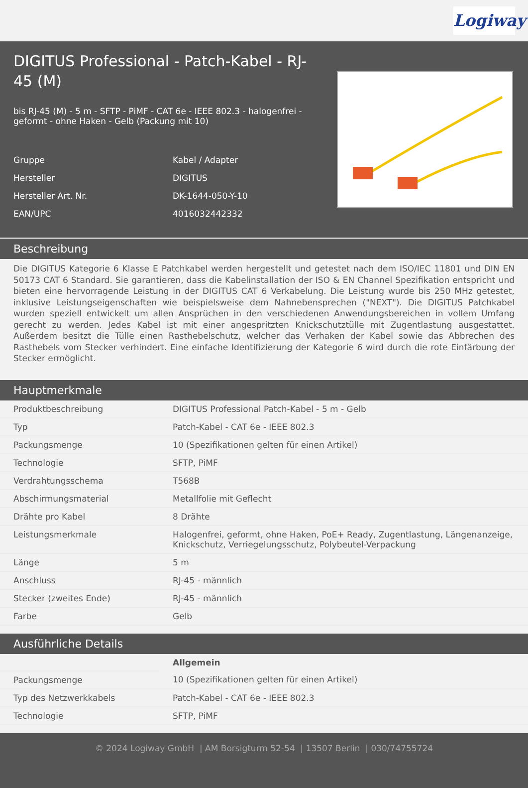Logiway
DIGITUS Professional - Patch-Kabel - RJ-45 (M)
bis RJ-45 (M) - 5 m - SFTP - PiMF - CAT 6e - IEEE 802.3 - halogenfrei - geformt - ohne Haken - Gelb (Packung mit 10)
| Gruppe | Kabel / Adapter |
| Hersteller | DIGITUS |
| Hersteller Art. Nr. | DK-1644-050-Y-10 |
| EAN/UPC | 4016032442332 |
Beschreibung
Die DIGITUS Kategorie 6 Klasse E Patchkabel werden hergestellt und getestet nach dem ISO/IEC 11801 und DIN EN 50173 CAT 6 Standard. Sie garantieren, dass die Kabelinstallation der ISO & EN Channel Spezifikation entspricht und bieten eine hervorragende Leistung in der DIGITUS CAT 6 Verkabelung. Die Leistung wurde bis 250 MHz getestet, inklusive Leistungseigenschaften wie beispielsweise dem Nahnebensprechen ("NEXT"). Die DIGITUS Patchkabel wurden speziell entwickelt um allen Ansprüchen in den verschiedenen Anwendungsbereichen in vollem Umfang gerecht zu werden. Jedes Kabel ist mit einer angespritzten Knickschutztülle mit Zugentlastung ausgestattet. Außerdem besitzt die Tülle einen Rasthebelschutz, welcher das Verhaken der Kabel sowie das Abbrechen des Rasthebels vom Stecker verhindert. Eine einfache Identifizierung der Kategorie 6 wird durch die rote Einfärbung der Stecker ermöglicht.
Hauptmerkmale
| Produktbeschreibung | DIGITUS Professional Patch-Kabel - 5 m - Gelb |
| Typ | Patch-Kabel - CAT 6e - IEEE 802.3 |
| Packungsmenge | 10 (Spezifikationen gelten für einen Artikel) |
| Technologie | SFTP, PiMF |
| Verdrahtungsschema | T568B |
| Abschirmungsmaterial | Metallfolie mit Geflecht |
| Drähte pro Kabel | 8 Drähte |
| Leistungsmerkmale | Halogenfrei, geformt, ohne Haken, PoE+ Ready, Zugentlastung, Längenanzeige, Knickschutz, Verriegelungsschutz, Polybeutel-Verpackung |
| Länge | 5 m |
| Anschluss | RJ-45 - männlich |
| Stecker (zweites Ende) | RJ-45 - männlich |
| Farbe | Gelb |
Ausführliche Details
| | Allgemein |
| Packungsmenge | 10 (Spezifikationen gelten für einen Artikel) |
| Typ des Netzwerkkabels | Patch-Kabel - CAT 6e - IEEE 802.3 |
| Technologie | SFTP, PiMF |
© 2024 Logiway GmbH | AM Borsigturm 52-54 | 13507 Berlin | 030/74755724